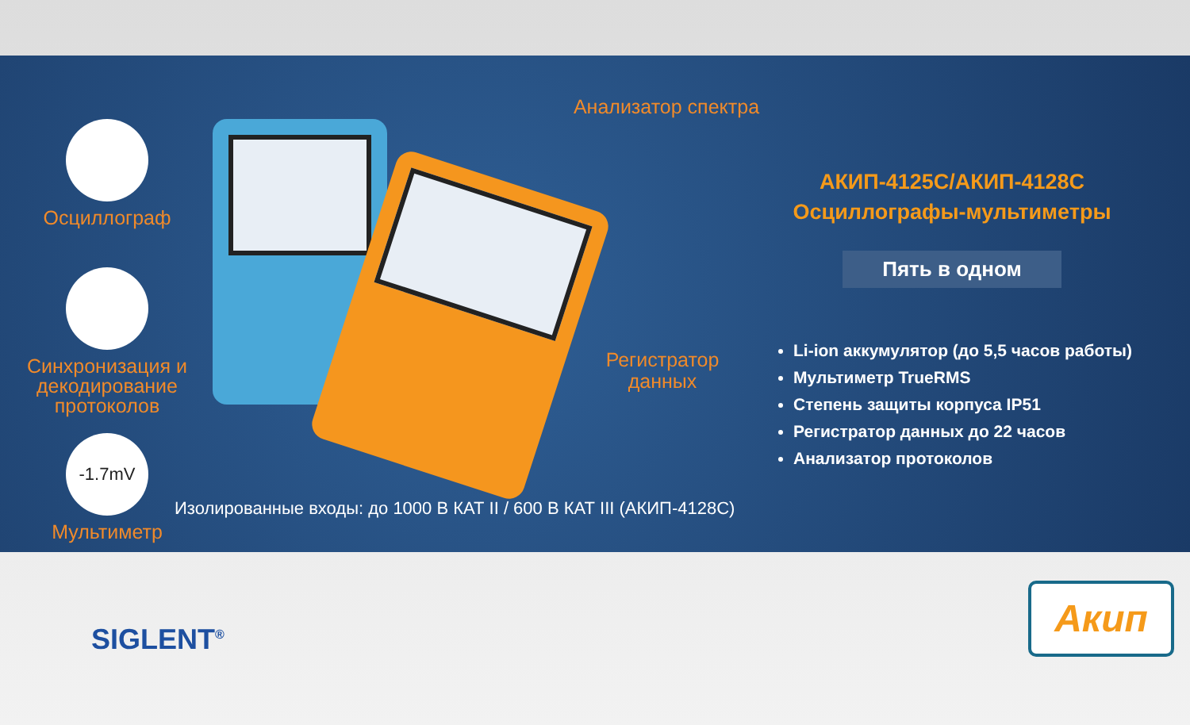Осциллограф
Синхронизация и декодирование протоколов
-1.7mV
Мультиметр
Анализатор спектра
Регистратор данных
АКИП-4125С/АКИП-4128С
Осциллографы-мультиметры
Пять в одном
Li-ion аккумулятор (до 5,5 часов работы)
Мультиметр TrueRMS
Степень защиты корпуса IP51
Регистратор данных до 22 часов
Анализатор протоколов
Изолированные входы: до 1000 В КАТ II / 600 В КАТ III (АКИП-4128С)
SIGLENT<sup>®</sup>
Акип